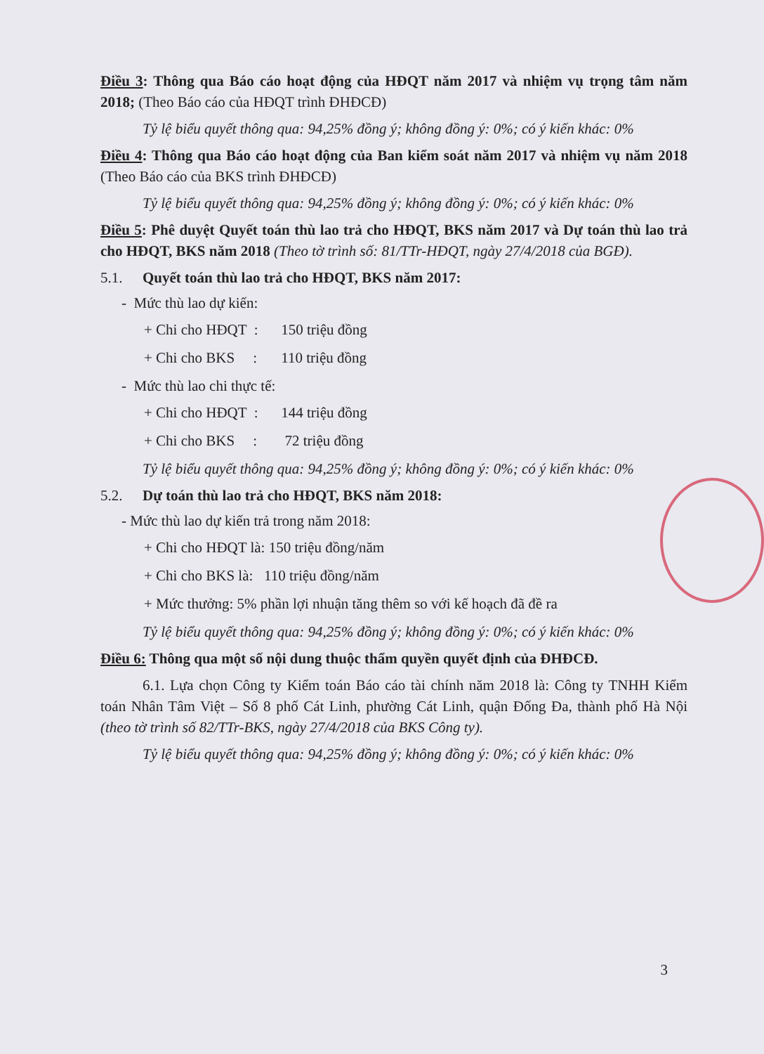Điều 3: Thông qua Báo cáo hoạt động của HĐQT năm 2017 và nhiệm vụ trọng tâm năm 2018; (Theo Báo cáo của HĐQT trình ĐHĐCĐ)
Tỷ lệ biểu quyết thông qua: 94,25% đồng ý; không đồng ý: 0%; có ý kiến khác: 0%
Điều 4: Thông qua Báo cáo hoạt động của Ban kiểm soát năm 2017 và nhiệm vụ năm 2018 (Theo Báo cáo của BKS trình ĐHĐCĐ)
Tỷ lệ biểu quyết thông qua: 94,25% đồng ý; không đồng ý: 0%; có ý kiến khác: 0%
Điều 5: Phê duyệt Quyết toán thù lao trả cho HĐQT, BKS năm 2017 và Dự toán thù lao trả cho HĐQT, BKS năm 2018 (Theo tờ trình số: 81/TTr-HĐQT, ngày 27/4/2018 của BGĐ).
5.1. Quyết toán thù lao trả cho HĐQT, BKS năm 2017:
- Mức thù lao dự kiến:
+ Chi cho HĐQT : 150 triệu đồng
+ Chi cho BKS : 110 triệu đồng
- Mức thù lao chi thực tế:
+ Chi cho HĐQT : 144 triệu đồng
+ Chi cho BKS : 72 triệu đồng
Tỷ lệ biểu quyết thông qua: 94,25% đồng ý; không đồng ý: 0%; có ý kiến khác: 0%
5.2. Dự toán thù lao trả cho HĐQT, BKS năm 2018:
- Mức thù lao dự kiến trả trong năm 2018:
+ Chi cho HĐQT là: 150 triệu đồng/năm
+ Chi cho BKS là: 110 triệu đồng/năm
+ Mức thưởng: 5% phần lợi nhuận tăng thêm so với kế hoạch đã đề ra
Tỷ lệ biểu quyết thông qua: 94,25% đồng ý; không đồng ý: 0%; có ý kiến khác: 0%
Điều 6: Thông qua một số nội dung thuộc thẩm quyền quyết định của ĐHĐCĐ.
6.1. Lựa chọn Công ty Kiểm toán Báo cáo tài chính năm 2018 là: Công ty TNHH Kiểm toán Nhân Tâm Việt – Số 8 phố Cát Linh, phường Cát Linh, quận Đống Đa, thành phố Hà Nội (theo tờ trình số 82/TTr-BKS, ngày 27/4/2018 của BKS Công ty).
Tỷ lệ biểu quyết thông qua: 94,25% đồng ý; không đồng ý: 0%; có ý kiến khác: 0%
3